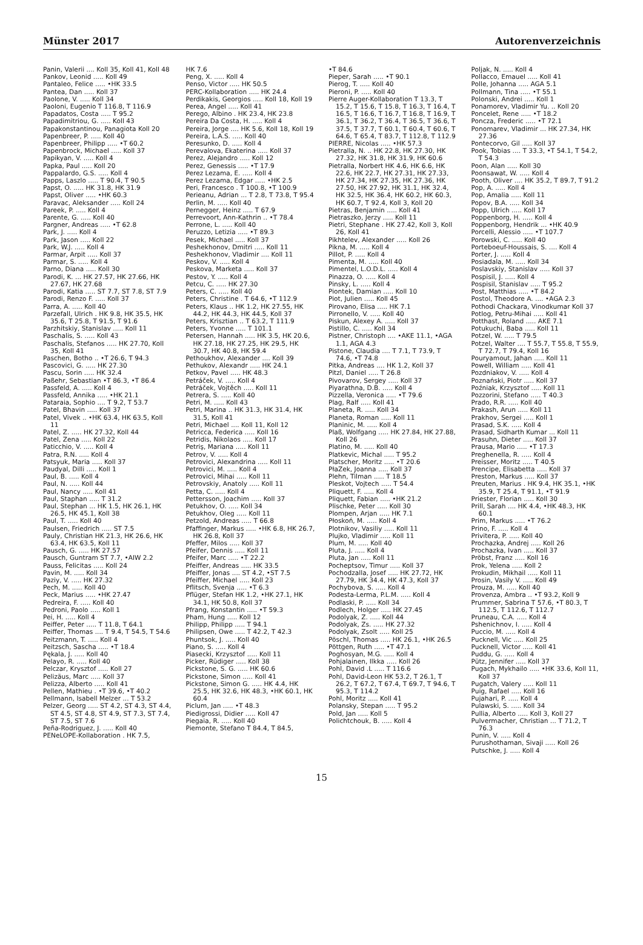Münster 2017 Autorenverzeichnis
Panin, Valerii .... Koll 35, Koll 41, Koll 48
Pankov, Leonid ..... Koll 49
Pantaleo, Felice ..... •HK 33.5
Pantea, Dan ..... Koll 37
Paolone, V. ..... Koll 34
Paoloni, Eugenio T 116.8, T 116.9
Papadatos, Costa ..... T 95.2
Papadimitriou, G. ..... Koll 43
Papakonstantinou, Panagiota Koll 20
Papenbreer, P. ..... Koll 40
Papenbreer, Philipp ..... •T 60.2
Papenbrock, Michael ..... Koll 37
Papikyan, V. ..... Koll 4
Papka, Paul ..... Koll 20
Pappalardo, G.S. ..... Koll 4
Papps, Laszlo ..... T 90.4, T 90.5
Papst, O. ..... HK 31.8, HK 31.9
Papst, Oliver ..... •HK 60.3
Paravac, Aleksander ..... Koll 24
Pareek, P. ..... Koll 4
Parente, G. ..... Koll 40
Pargner, Andreas ..... •T 62.8
Park, J. ..... Koll 4
Park, Jason ..... Koll 22
Park, W.J. ..... Koll 4
Parmar, Arpit ..... Koll 37
Parmar, S. ..... Koll 4
Parno, Diana ..... Koll 30
Parodi, K. ... HK 27.57, HK 27.66, HK 27.67, HK 27.68
Parodi, Katia ..... ST 7.7, ST 7.8, ST 7.9
Parodi, Renzo F. ..... Koll 37
Parra, A. ..... Koll 40
Parzefall, Ulrich . HK 9.8, HK 35.5, HK 35.6, T 25.8, T 91.5, T 91.6
Parzhitskiy, Stanislav ..... Koll 11
Paschalis, S. ..... Koll 43
Paschalis, Stefanos ..... HK 27.70, Koll 35, Koll 41
Paschen, Botho .. •T 26.6, T 94.3
Pascovici, G. ..... HK 27.30
Pascu, Sorin ..... HK 32.4
Paßehr, Sebastian •T 86.3, •T 86.4
Passfeld, A. ..... Koll 4
Passfeld, Annika ..... •HK 21.1
Pataraia, Sophio .... T 9.2, T 53.7
Patel, Bhavin ..... Koll 37
Patel, Vivek .. •HK 63.4, HK 63.5, Koll 11
Patel, Z. ..... HK 27.32, Koll 44
Patel, Zena ..... Koll 22
Paticchio, V. ..... Koll 4
Patra, R.N. ..... Koll 4
Patsyuk, Maria ..... Koll 37
Paudyal, Dilli ..... Koll 1
Paul, B. ..... Koll 4
Paul, N. ..... Koll 44
Paul, Nancy ..... Koll 41
Paul, Staphan ..... T 31.2
Paul, Stephan ... HK 1.5, HK 26.1, HK 26.5, HK 45.1, Koll 38
Paul, T. ..... Koll 40
Paulsen, Friedrich ..... ST 7.5
Pauly, Christian HK 21.3, HK 26.6, HK 63.4, HK 63.5, Koll 11
Pausch, G. ..... HK 27.57
Pausch, Guntram ST 7.7, •AIW 2.2
Pauss, Felicitas ..... Koll 24
Pavin, M. ..... Koll 34
Paziy, V. ..... HK 27.32
Pech, M. ..... Koll 40
Peck, Marius ..... •HK 27.47
Pedreira, F. ..... Koll 40
Pedroni, Paolo ..... Koll 1
Pei, H. ..... Koll 4
Peiffer, Peter ..... T 11.8, T 64.1
Peiffer, Thomas .... T 9.4, T 54.5, T 54.6
Peitzmann, T. ..... Koll 4
Peitzsch, Sascha ..... •T 18.4
Pękala, J. ..... Koll 40
Pelayo, R. ..... Koll 40
Pelczar, Krysztof ..... Koll 27
Pelizäus, Marc ..... Koll 37
Pelizza, Alberto ..... Koll 41
Pellen, Mathieu . •T 39.6, •T 40.2
Pellmann, Isabell Melzer ... T 53.2
Pelzer, Georg ..... ST 4.2, ST 4.3, ST 4.4, ST 4.5, ST 4.8, ST 4.9, ST 7.3, ST 7.4, ST 7.5, ST 7.6
Peña-Rodriguez, J. ..... Koll 40
PENeLOPE-Kollaboration . HK 7.5,
HK 7.6
Peng, X. ..... Koll 4
Penso, Victor ..... HK 50.5
PERC-Kollaboration ..... HK 24.4
Perdikakis, Georgios ..... Koll 18, Koll 19
Perea, Angel ..... Koll 41
Perego, Albino . HK 23.4, HK 23.8
Pereira Da Costa, H. ..... Koll 4
Pereira, Jorge .... HK 5.6, Koll 18, Koll 19
Pereira, L.A.S. ..... Koll 40
Peresunko, D. ..... Koll 4
Perevalova, Ekaterina ..... Koll 37
Perez, Alejandro ..... Koll 12
Perez, Genessis ..... •T 17.9
Perez Lezama, E. ..... Koll 4
Perez Lezama, Edgar ..... •HK 2.5
Peri, Francesco . T 100.8, •T 100.9
Perieanu, Adrian ... T 2.8, T 73.8, T 95.4
Perlin, M. ..... Koll 40
Pernegger, Heinz ..... T 67.9
Perrevoort, Ann-Kathrin .. •T 78.4
Perrone, L. ..... Koll 40
Peruzzo, Letizia ..... •T 89.3
Pesek, Michael ..... Koll 37
Peshekhonov, Dmitri ..... Koll 11
Peshekhonov, Vladimir .... Koll 11
Peskov, V. ..... Koll 4
Peskova, Marketa ..... Koll 37
Pestov, Y. ..... Koll 4
Petcu, C. ..... HK 27.30
Peters, C. ..... Koll 40
Peters, Christine . T 64.6, •T 112.9
Peters, Klaus .. HK 1.2, HK 27.55, HK 44.2, HK 44.3, HK 44.5, Koll 37
Peters, Krisztian .. T 63.2, T 111.9
Peters, Yvonne ..... T 101.1
Petersen, Hannah ..... HK 3.5, HK 20.6, HK 27.18, HK 27.25, HK 29.5, HK 30.7, HK 40.8, HK 59.4
Pethoukhov, Alexander .... Koll 39
Pethukov, Alexandr ..... HK 24.1
Petkov, Pavel ..... HK 48.3
Petráček, V. ..... Koll 4
Petráček, Vojtěch ..... Koll 11
Petrera, S. ..... Koll 40
Petri, M. ..... Koll 43
Petri, Marina .. HK 31.3, HK 31.4, HK 31.5, Koll 41
Petri, Michael .... Koll 11, Koll 12
Petricca, Federica ..... Koll 16
Petridis, Nikolaos ..... Koll 17
Petriş, Mariana ..... Koll 11
Petrov, V. ..... Koll 4
Petrovici, Alexandrina ..... Koll 11
Petrovici, M. ..... Koll 4
Petrovici, Mihai ..... Koll 11
Petrovskiy, Anatoly ..... Koll 11
Petta, C. ..... Koll 4
Pettersson, Joachim ..... Koll 37
Petukhov, O. ..... Koll 34
Petukhov, Oleg ..... Koll 11
Petzold, Andreas ..... T 66.8
Pfaffinger, Markus ..... •HK 6.8, HK 26.7, HK 26.8, Koll 37
Pfeffer, Milos ..... Koll 37
Pfeifer, Dennis ..... Koll 11
Pfeifer, Marc ..... •T 22.2
Pfeiffer, Andreas ..... HK 33.5
Pfeiffer, Jonas .... ST 4.2, •ST 7.5
Pfeiffer, Michael ..... Koll 23
Pflitsch, Svenja ..... •T 6.3
Pflüger, Stefan HK 1.2, •HK 27.1, HK 34.1, HK 50.8, Koll 37
Pfrang, Konstantin ..... •T 59.3
Pham, Hung ..... Koll 12
Philipp, Philipp ..... T 94.1
Philipsen, Owe ..... T 42.2, T 42.3
Phuntsok, J. ..... Koll 40
Piano, S. ..... Koll 4
Piasecki, Krzysztof ..... Koll 11
Picker, Rüdiger ..... Koll 38
Pickstone, S. G. ..... HK 60.6
Pickstone, Simon ..... Koll 41
Pickstone, Simon G. ..... HK 4.4, HK 25.5, HK 32.6, HK 48.3, •HK 60.1, HK 60.4
Piclum, Jan ..... •T 48.3
Piedigrossi, Didier ..... Koll 47
Piegaia, R. ..... Koll 40
Piemonte, Stefano T 84.4, T 84.5,
•T 84.6
Pieper, Sarah ..... •T 90.1
Pierog, T. ..... Koll 40
Pieroni, P. ..... Koll 40
Pierre Auger-Kollaboration T 13.3, T 15.2, T 15.6, T 15.8, T 16.3, T 16.4, T 16.5, T 16.6, T 16.7, T 16.8, T 16.9, T 36.1, T 36.2, T 36.4, T 36.5, T 36.6, T 37.5, T 37.7, T 60.1, T 60.4, T 60.6, T 64.6, T 65.4, T 83.7, T 112.8, T 112.9
PIERRE, Nicolas ..... •HK 57.3
Pietralla, N. .. HK 22.8, HK 27.30, HK 27.32, HK 31.8, HK 31.9, HK 60.6
Pietralla, Norbert HK 4.6, HK 6.6, HK 22.6, HK 22.7, HK 27.31, HK 27.33, HK 27.34, HK 27.35, HK 27.36, HK 27.50, HK 27.92, HK 31.1, HK 32.4, HK 32.5, HK 36.4, HK 60.2, HK 60.3, HK 60.7, T 92.4, Koll 3, Koll 20
Pietras, Benjamin ..... Koll 41
Pietraszko, Jerzy ..... Koll 11
Pietri, Stephane . HK 27.42, Koll 3, Koll 26, Koll 41
Pikhtelev, Alexander ..... Koll 26
Pikna, M. ..... Koll 4
Pillot, P. ..... Koll 4
Pimenta, M. ..... Koll 40
Pimentel, L.O.D.L. ..... Koll 4
Pinazza, O. ..... Koll 4
Pinsky, L. ..... Koll 4
Piontek, Damian ..... Koll 10
Piot, Julien ..... Koll 45
Pirovano, Elisa ..... HK 7.1
Pirronello, V. ..... Koll 40
Piskun, Alexey A. ..... Koll 37
Pistillo, C. ..... Koll 34
Pistner, Christoph .... •AKE 11.1, •AGA 1.1, AGA 4.3
Pistone, Claudia .... T 7.1, T 73.9, T 74.6, •T 74.8
Pitka, Andreas .... HK 1.2, Koll 37
Pitzl, Daniel ..... T 26.8
Pivovarov, Sergey ..... Koll 37
Piyarathna, D.B. ..... Koll 4
Pizzella, Veronica ..... •T 79.6
Plag, Ralf ..... Koll 41
Planeta, R. ..... Koll 34
Planeta, Roman ..... Koll 11
Planinic, M. ..... Koll 4
Plaß, Wolfgang ..... HK 27.84, HK 27.88, Koll 26
Platino, M. ..... Koll 40
Platkevic, Michal ..... T 95.2
Platscher, Moritz ..... •T 20.6
PłaZek, Joanna ..... Koll 37
Plehn, Tilman ..... T 18.5
Pleskot, Vojtech ..... T 54.4
Pliquett, F. ..... Koll 4
Pliquett, Fabian ..... •HK 21.2
Plischke, Peter ..... Koll 30
Plompen, Arjan ..... HK 7.1
Płoskoń, M. ..... Koll 4
Plotnikov, Vasiliy ..... Koll 11
Plujko, Vladimir ..... Koll 11
Plum, M. ..... Koll 40
Pluta, J. ..... Koll 4
Pluta, Jan ..... Koll 11
Pocheptsov, Timur ..... Koll 37
Pochodzalla, Josef ..... HK 27.72, HK 27.79, HK 34.4, HK 47.3, Koll 37
Pochybova, S. ..... Koll 4
Podesta-Lerma, P.L.M. ..... Koll 4
Podlaski, P. ..... Koll 34
Podlech, Holger ..... HK 27.45
Podolyak, Z. ..... Koll 44
Podolyak, Zs. ..... HK 27.32
Podolyak, Zsolt ..... Koll 25
Pöschl, Thomas ..... HK 26.1, •HK 26.5
Pöttgen, Ruth ..... •T 47.1
Poghosyan, M.G. ..... Koll 4
Pohjalainen, Ilkka ..... Koll 26
Pohl, David .L ..... T 116.6
Pohl, David-Leon HK 53.2, T 26.1, T 26.2, T 67.2, T 67.4, T 69.7, T 94.6, T 95.3, T 114.2
Pohl, Moritz ..... Koll 41
Polansky, Stepan ..... T 95.2
Pold, Jan ..... Koll 5
Polichtchouk, B. ..... Koll 4
Poljak, N. ..... Koll 4
Pollacco, Emauel ..... Koll 41
Polle, Johanna ..... AGA 5.1
Pollmann, Tina ..... •T 55.1
Polonski, Andrei ..... Koll 1
Ponamorev, Vladimir Yu. .. Koll 20
Poncelet, Rene ..... •T 18.2
Poncza, Frederic ..... •T 72.1
Ponomarev, Vladimir ... HK 27.34, HK 27.36
Pontecorvo, Gil ..... Koll 37
Pook, Tobias .... T 33.3, •T 54.1, T 54.2, T 54.3
Poon, Alan ..... Koll 30
Poonsawat, W. ..... Koll 4
Pooth, Oliver .... HK 35.2, T 89.7, T 91.2
Pop, A. ..... Koll 4
Pop, Amalia ..... Koll 11
Popov, B.A. ..... Koll 34
Popp, Ulrich ..... Koll 17
Poppenborg, H. ..... Koll 4
Poppenborg, Hendrik ... •HK 40.9
Porcelli, Alessio ..... •T 107.7
Porowski, C. ..... Koll 40
Porteboeuf-Houssais, S. .... Koll 4
Porter, J. ..... Koll 4
Posiadala, M. ..... Koll 34
Poslavskiy, Stanislav ..... Koll 37
Pospisil, J. ..... Koll 4
Pospisil, Stanislav ..... T 95.2
Post, Matthias ..... •T 84.2
Postol, Theodore A. .... •AGA 2.3
Pothodi Chackara, Vinodkumar Koll 37
Potlog, Petru-Mihai ..... Koll 41
Potthast, Roland ..... AKE 7.1
Potukuchi, Baba ..... Koll 11
Potzel, W. ..... T 79.5
Potzel, Walter .... T 55.7, T 55.8, T 55.9, T 72.7, T 79.4, Koll 16
Pouryamout, Jahan ..... Koll 11
Powell, William ..... Koll 41
Pozdniakov, V. ..... Koll 4
Poznański, Piotr ..... Koll 37
Poźniak, Krzysztof ..... Koll 11
Pozzorini, Stefano ..... T 40.3
Prado, R.R. ..... Koll 40
Prakash, Arun ..... Koll 11
Prakhov, Sergei ..... Koll 1
Prasad, S.K. ..... Koll 4
Prasad, Sidharth Kumar ... Koll 11
Prasuhn, Dieter ..... Koll 37
Prausa, Mario ..... •T 17.3
Preghenella, R. ..... Koll 4
Preisser, Moritz ..... T 40.5
Prencipe, Elisabetta ..... Koll 37
Preston, Markus ..... Koll 37
Preuten, Marius . HK 9.4, HK 35.1, •HK 35.9, T 25.4, T 91.1, •T 91.9
Priester, Florian ..... Koll 30
Prill, Sarah .... HK 4.4, •HK 48.3, HK 60.1
Prim, Markus ..... •T 76.2
Prino, F. ..... Koll 4
Privitera, P. ..... Koll 40
Prochazka, Andrej ..... Koll 26
Prochazka, Ivan ..... Koll 37
Pröbst, Franz ..... Koll 16
Prok, Yelena ..... Koll 2
Prokudin, Mikhail ..... Koll 11
Prosin, Vasily V. ..... Koll 49
Prouza, M. ..... Koll 40
Provenza, Ambra .. •T 93.2, Koll 9
Prummer, Sabrina T 57.6, •T 80.3, T 112.5, T 112.6, T 112.7
Pruneau, C.A. ..... Koll 4
Pshenichnov, I. ..... Koll 4
Puccio, M. ..... Koll 4
Pucknell, Vic ..... Koll 25
Pucknell, Victor ..... Koll 41
Puddu, G. ..... Koll 4
Pütz, Jennifer ..... Koll 37
Pugach, Mykhailo ..... •HK 33.6, Koll 11, Koll 37
Pugatch, Valery ..... Koll 11
Puig, Rafael ..... Koll 16
Pujahari, P. ..... Koll 4
Pulawski, S. ..... Koll 34
Pullia, Alberto ..... Koll 3, Koll 27
Pulvermacher, Christian ... T 71.2, T 76.3
Punin, V. ..... Koll 4
Purushothaman, Sivaji ..... Koll 26
Putschke, J. ..... Koll 4
15